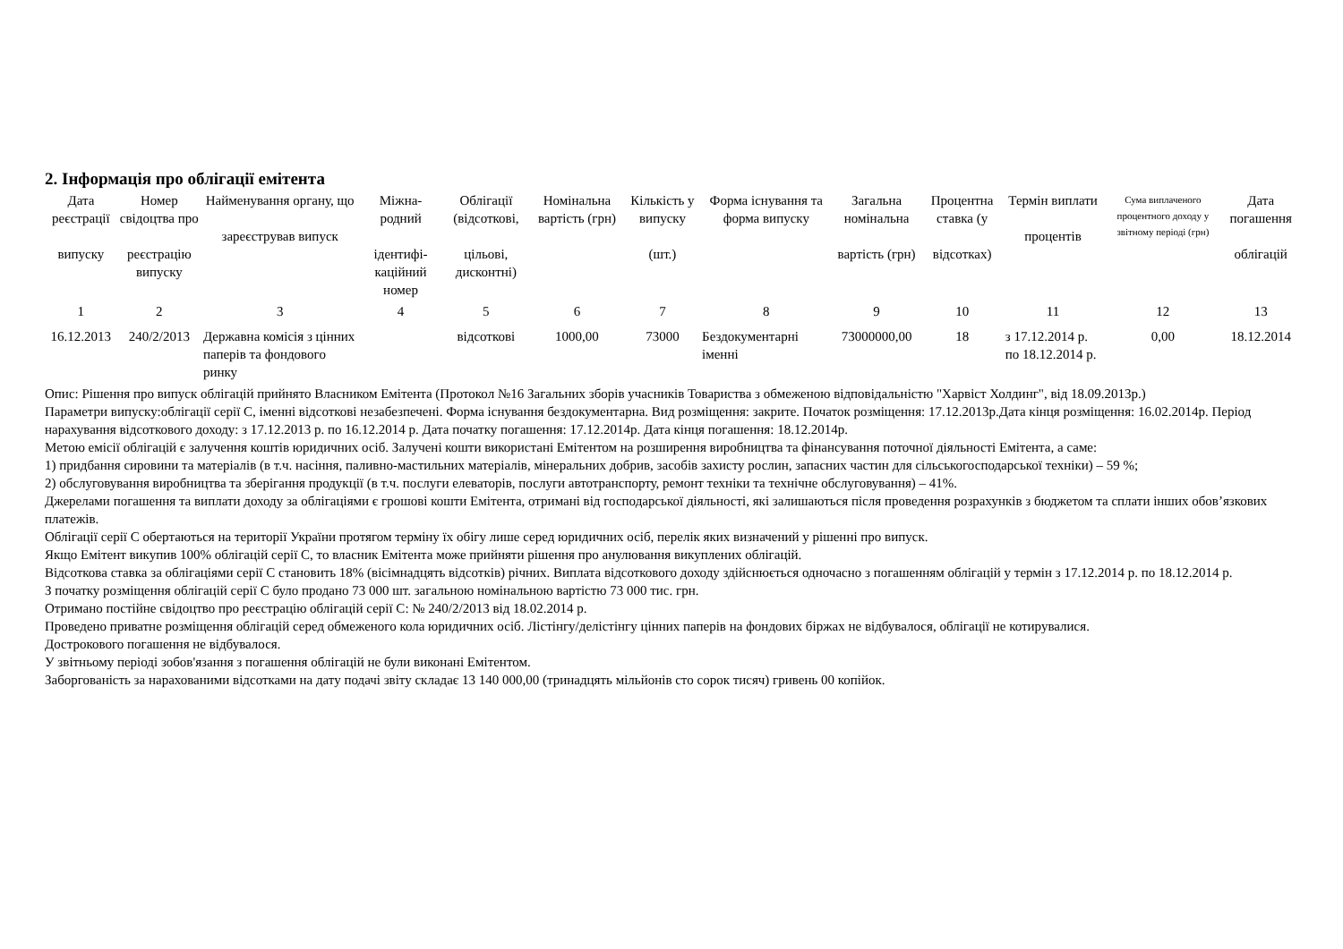2. Інформація про облігації емітента
| Дата реєстрації випуску | Номер свідоцтва про реєстрацію випуску | Найменування органу, що зареєстрував випуск | Міжна-родний ідентифі-каційний номер | Облігації (відсоткові, цільові, дисконтні) | Номінальна вартість (грн) | Кількість у випуску (шт.) | Форма існування та форма випуску | Загальна номінальна вартість (грн) | Процентна ставка (у відсотках) | Термін виплати процентів | Сума виплаченого процентного доходу у звітному періоді (грн) | Дата погашення облігацій |
| --- | --- | --- | --- | --- | --- | --- | --- | --- | --- | --- | --- | --- |
| 1 | 2 | 3 | 4 | 5 | 6 | 7 | 8 | 9 | 10 | 11 | 12 | 13 |
| 16.12.2013 | 240/2/2013 | Державна комісія з цінних паперів та фондового ринку | | відсоткові | 1000,00 | 73000 | Бездокументарні іменні | 73000000,00 | 18 | з 17.12.2014 р. по 18.12.2014 р. | 0,00 | 18.12.2014 |
Опис: Рішення про випуск облігацій прийнято Власником Емітента (Протокол №16 Загальних зборів учасників Товариства з обмеженою відповідальністю "Харвіст Холдинг", від 18.09.2013р.)
Параметри випуску:облігації серії С, іменні відсоткові незабезпечені. Форма існування бездокументарна. Вид розміщення: закрите. Початок розміщення: 17.12.2013р.Дата кінця розміщення: 16.02.2014р. Період нарахування відсоткового доходу: з 17.12.2013 р. по 16.12.2014 р. Дата початку погашення: 17.12.2014р. Дата кінця погашення: 18.12.2014р.
Метою емісії облігацій є залучення коштів юридичних осіб. Залучені кошти використані Емітентом на розширення виробництва та фінансування поточної діяльності Емітента, а саме:
1) придбання сировини та матеріалів (в т.ч. насіння, паливно-мастильних матеріалів, мінеральних добрив, засобів захисту рослин, запасних частин для сільськогосподарської техніки) – 59 %;
2) обслуговування виробництва та зберігання продукції (в т.ч. послуги елеваторів, послуги автотранспорту, ремонт техніки та технічне обслуговування) – 41%.
Джерелами погашення та виплати доходу за облігаціями є грошові кошти Емітента, отримані від господарської діяльності, які залишаються після проведення розрахунків з бюджетом та сплати інших обов’язкових платежів.
Облігації серії С обертаються на території України протягом терміну їх обігу лише серед юридичних осіб, перелік яких визначений у рішенні про випуск.
Якщо Емітент викупив 100% облігацій серії С, то власник Емітента може прийняти рішення про анулювання викуплених облігацій.
Відсоткова ставка за облігаціями серії С становить 18% (вісімнадцять відсотків) річних. Виплата відсоткового доходу здійснюється одночасно з погашенням облігацій у термін з 17.12.2014 р. по 18.12.2014 р.
З початку розміщення облігацій серії С було продано 73 000 шт. загальною номінальною вартістю 73 000 тис. грн.
Отримано постійне свідоцтво про реєстрацію облігацій серії С: № 240/2/2013 від 18.02.2014 р.
Проведено приватне розміщення облігацій серед обмеженого кола юридичних осіб. Лістінгу/делістінгу цінних паперів на фондових біржах не відбувалося, облігації не котирувалися.
Дострокового погашення не відбувалося.
У звітньому періоді зобов'язання з погашення облігацій не були виконані Емітентом.
Заборгованість за нарахованими відсотками на дату подачі звіту складає 13 140 000,00 (тринадцять мільйонів сто сорок тисяч) гривень 00 копійок.